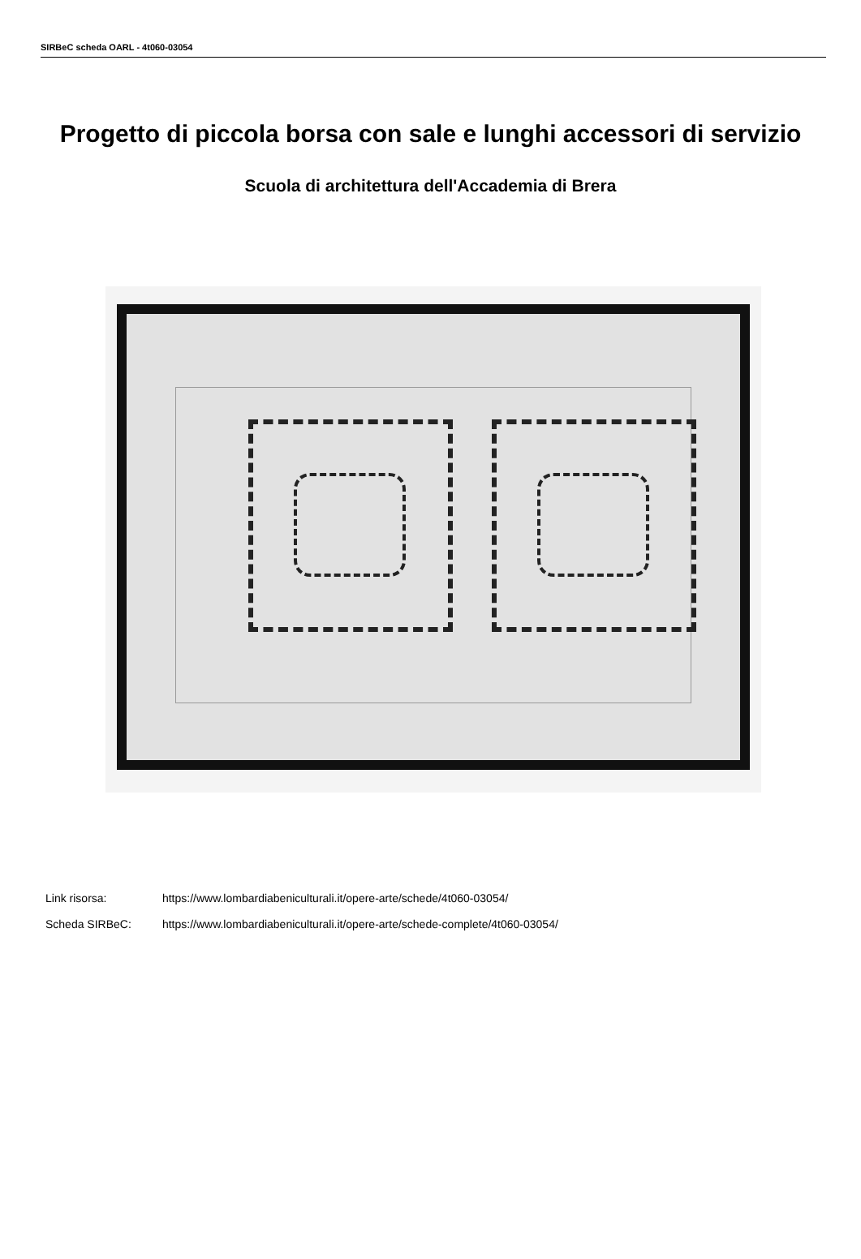SIRBeC scheda OARL - 4t060-03054
Progetto di piccola borsa con sale e lunghi accessori di servizio
Scuola di architettura dell'Accademia di Brera
Link risorsa: https://www.lombardiabeniculturali.it/opere-arte/schede/4t060-03054/
Scheda SIRBeC: https://www.lombardiabeniculturali.it/opere-arte/schede-complete/4t060-03054/